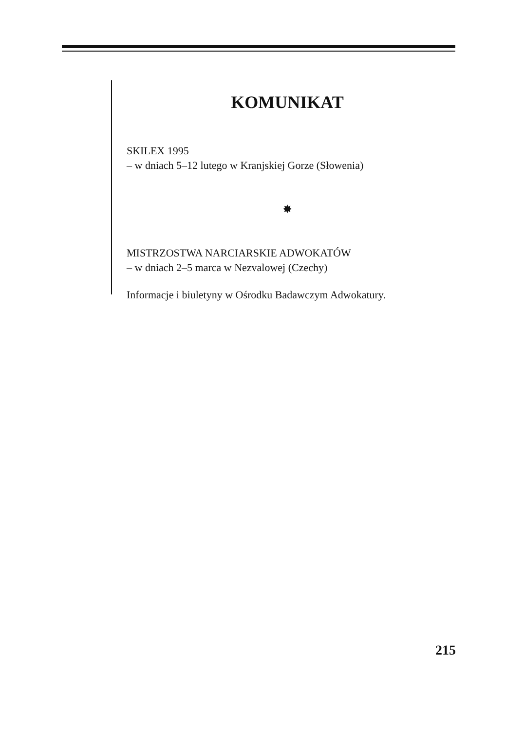KOMUNIKAT
SKILEX 1995
– w dniach 5–12 lutego w Kranjskiej Gorze (Słowenia)
✸
MISTRZOSTWA NARCIARSKIE ADWOKATÓW
– w dniach 2–5 marca w Nezvalowej (Czechy)
Informacje i biuletyny w Ośrodku Badawczym Adwokatury.
215